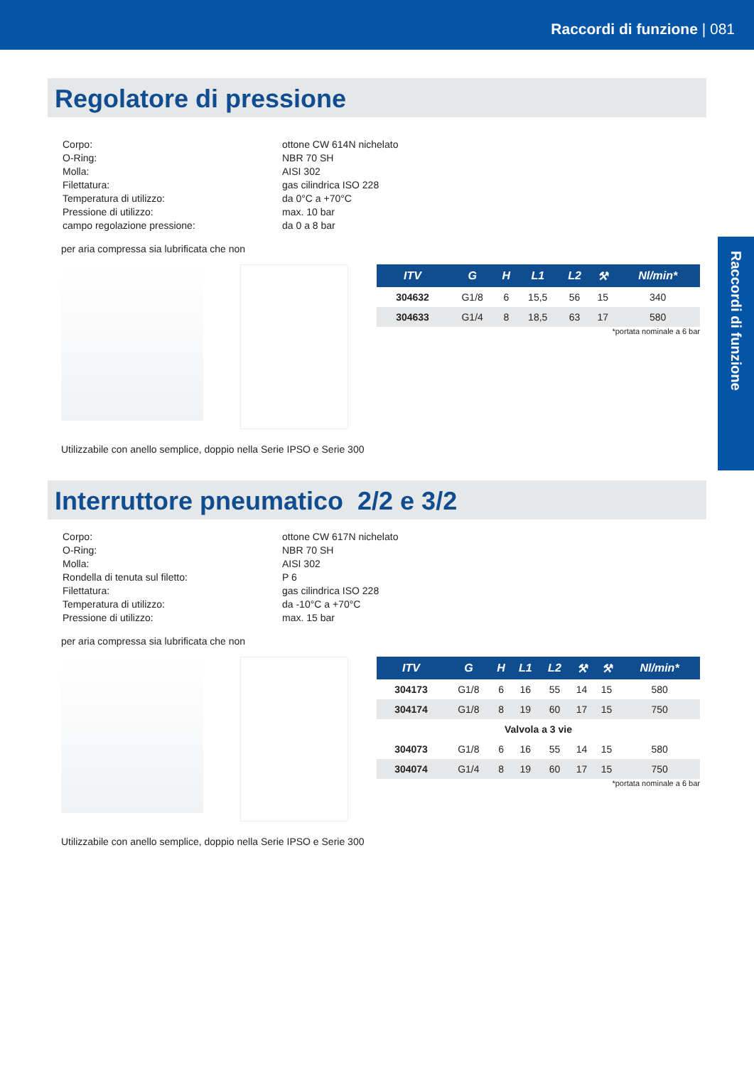Raccordi di funzione | 081
Raccordi di funzione
Regolatore di pressione
| Corpo: | ottone CW 614N nichelato |
| O-Ring: | NBR 70 SH |
| Molla: | AISI 302 |
| Filettatura: | gas cilindrica ISO 228 |
| Temperatura di utilizzo: | da 0°C a +70°C |
| Pressione di utilizzo: | max. 10 bar |
| campo regolazione pressione: | da 0 a 8 bar |
per aria compressa sia lubrificata che non
| ITV | G | H | L1 | L2 | ⚒ | Nl/min* |
| --- | --- | --- | --- | --- | --- | --- |
| 304632 | G1/8 | 6 | 15,5 | 56 | 15 | 340 |
| 304633 | G1/4 | 8 | 18,5 | 63 | 17 | 580 |
*portata nominale a 6 bar
Utilizzabile con anello semplice, doppio nella Serie IPSO e Serie 300
Interruttore pneumatico 2/2 e 3/2
| Corpo: | ottone CW 617N nichelato |
| O-Ring: | NBR 70 SH |
| Molla: | AISI 302 |
| Rondella di tenuta sul filetto: | P 6 |
| Filettatura: | gas cilindrica ISO 228 |
| Temperatura di utilizzo: | da -10°C a +70°C |
| Pressione di utilizzo: | max. 15 bar |
per aria compressa sia lubrificata che non
| ITV | G | H | L1 | L2 | ⚒ | ⚒ | Nl/min* |
| --- | --- | --- | --- | --- | --- | --- | --- |
| 304173 | G1/8 | 6 | 16 | 55 | 14 | 15 | 580 |
| 304174 | G1/8 | 8 | 19 | 60 | 17 | 15 | 750 |
| Valvola a 3 vie | | | | | | | |
| 304073 | G1/8 | 6 | 16 | 55 | 14 | 15 | 580 |
| 304074 | G1/4 | 8 | 19 | 60 | 17 | 15 | 750 |
*portata nominale a 6 bar
Utilizzabile con anello semplice, doppio nella Serie IPSO e Serie 300